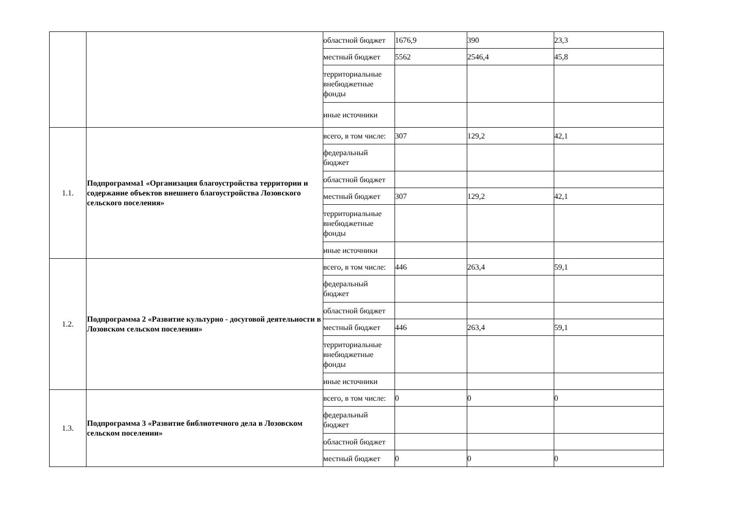| | | областной бюджет | 1676,9 | 390 | 23,3 |
| | | местный бюджет | 5562 | 2546,4 | 45,8 |
| | | территориальные внебюджетные фонды | | | |
| | | иные источники | | | |
| 1.1. | Подпрограмма1 «Организация благоустройства территории и содержание объектов внешнего благоустройства Лозовского сельского поселения» | всего, в том числе: | 307 | 129,2 | 42,1 |
| | | федеральный бюджет | | | |
| | | областной бюджет | | | |
| | | местный бюджет | 307 | 129,2 | 42,1 |
| | | территориальные внебюджетные фонды | | | |
| | | иные источники | | | |
| 1.2. | Подпрограмма 2 «Развитие культурно - досуговой деятельности в Лозовском сельском поселении» | всего, в том числе: | 446 | 263,4 | 59,1 |
| | | федеральный бюджет | | | |
| | | областной бюджет | | | |
| | | местный бюджет | 446 | 263,4 | 59,1 |
| | | территориальные внебюджетные фонды | | | |
| | | иные источники | | | |
| 1.3. | Подпрограмма 3 «Развитие библиотечного дела в Лозовском сельском поселении» | всего, в том числе: | 0 | 0 | 0 |
| | | федеральный бюджет | | | |
| | | областной бюджет | | | |
| | | местный бюджет | 0 | 0 | 0 |